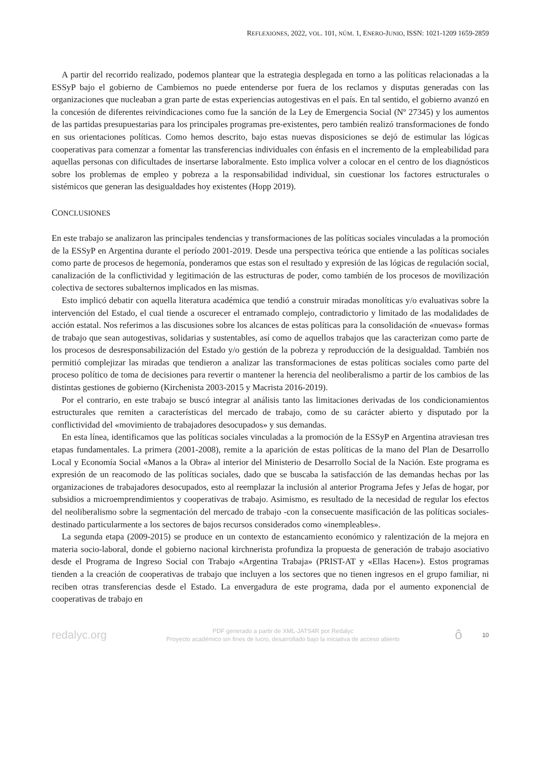REFLEXIONES, 2022, VOL. 101, NÚM. 1, ENERO-JUNIO, ISSN: 1021-1209 1659-2859
A partir del recorrido realizado, podemos plantear que la estrategia desplegada en torno a las políticas relacionadas a la ESSyP bajo el gobierno de Cambiemos no puede entenderse por fuera de los reclamos y disputas generadas con las organizaciones que nucleaban a gran parte de estas experiencias autogestivas en el país. En tal sentido, el gobierno avanzó en la concesión de diferentes reivindicaciones como fue la sanción de la Ley de Emergencia Social (Nº 27345) y los aumentos de las partidas presupuestarias para los principales programas pre-existentes, pero también realizó transformaciones de fondo en sus orientaciones políticas. Como hemos descrito, bajo estas nuevas disposiciones se dejó de estimular las lógicas cooperativas para comenzar a fomentar las transferencias individuales con énfasis en el incremento de la empleabilidad para aquellas personas con dificultades de insertarse laboralmente. Esto implica volver a colocar en el centro de los diagnósticos sobre los problemas de empleo y pobreza a la responsabilidad individual, sin cuestionar los factores estructurales o sistémicos que generan las desigualdades hoy existentes (Hopp 2019).
CONCLUSIONES
En este trabajo se analizaron las principales tendencias y transformaciones de las políticas sociales vinculadas a la promoción de la ESSyP en Argentina durante el período 2001-2019. Desde una perspectiva teórica que entiende a las políticas sociales como parte de procesos de hegemonía, ponderamos que estas son el resultado y expresión de las lógicas de regulación social, canalización de la conflictividad y legitimación de las estructuras de poder, como también de los procesos de movilización colectiva de sectores subalternos implicados en las mismas.
Esto implicó debatir con aquella literatura académica que tendió a construir miradas monolíticas y/o evaluativas sobre la intervención del Estado, el cual tiende a oscurecer el entramado complejo, contradictorio y limitado de las modalidades de acción estatal. Nos referimos a las discusiones sobre los alcances de estas políticas para la consolidación de «nuevas» formas de trabajo que sean autogestivas, solidarias y sustentables, así como de aquellos trabajos que las caracterizan como parte de los procesos de desresponsabilización del Estado y/o gestión de la pobreza y reproducción de la desigualdad. También nos permitió complejizar las miradas que tendieron a analizar las transformaciones de estas políticas sociales como parte del proceso político de toma de decisiones para revertir o mantener la herencia del neoliberalismo a partir de los cambios de las distintas gestiones de gobierno (Kirchenista 2003-2015 y Macrista 2016-2019).
Por el contrario, en este trabajo se buscó integrar al análisis tanto las limitaciones derivadas de los condicionamientos estructurales que remiten a características del mercado de trabajo, como de su carácter abierto y disputado por la conflictividad del «movimiento de trabajadores desocupados» y sus demandas.
En esta línea, identificamos que las políticas sociales vinculadas a la promoción de la ESSyP en Argentina atraviesan tres etapas fundamentales. La primera (2001-2008), remite a la aparición de estas políticas de la mano del Plan de Desarrollo Local y Economía Social «Manos a la Obra» al interior del Ministerio de Desarrollo Social de la Nación. Este programa es expresión de un reacomodo de las políticas sociales, dado que se buscaba la satisfacción de las demandas hechas por las organizaciones de trabajadores desocupados, esto al reemplazar la inclusión al anterior Programa Jefes y Jefas de hogar, por subsidios a microemprendimientos y cooperativas de trabajo. Asimismo, es resultado de la necesidad de regular los efectos del neoliberalismo sobre la segmentación del mercado de trabajo -con la consecuente masificación de las políticas sociales- destinado particularmente a los sectores de bajos recursos considerados como «inempleables».
La segunda etapa (2009-2015) se produce en un contexto de estancamiento económico y ralentización de la mejora en materia socio-laboral, donde el gobierno nacional kirchnerista profundiza la propuesta de generación de trabajo asociativo desde el Programa de Ingreso Social con Trabajo «Argentina Trabaja» (PRIST-AT y «Ellas Hacen»). Estos programas tienden a la creación de cooperativas de trabajo que incluyen a los sectores que no tienen ingresos en el grupo familiar, ni reciben otras transferencias desde el Estado. La envergadura de este programa, dada por el aumento exponencial de cooperativas de trabajo en
redalyc.org
PDF generado a partir de XML-JATS4R por Redalyc
Proyecto académico sin fines de lucro, desarrollado bajo la iniciativa de acceso abierto
ô
10